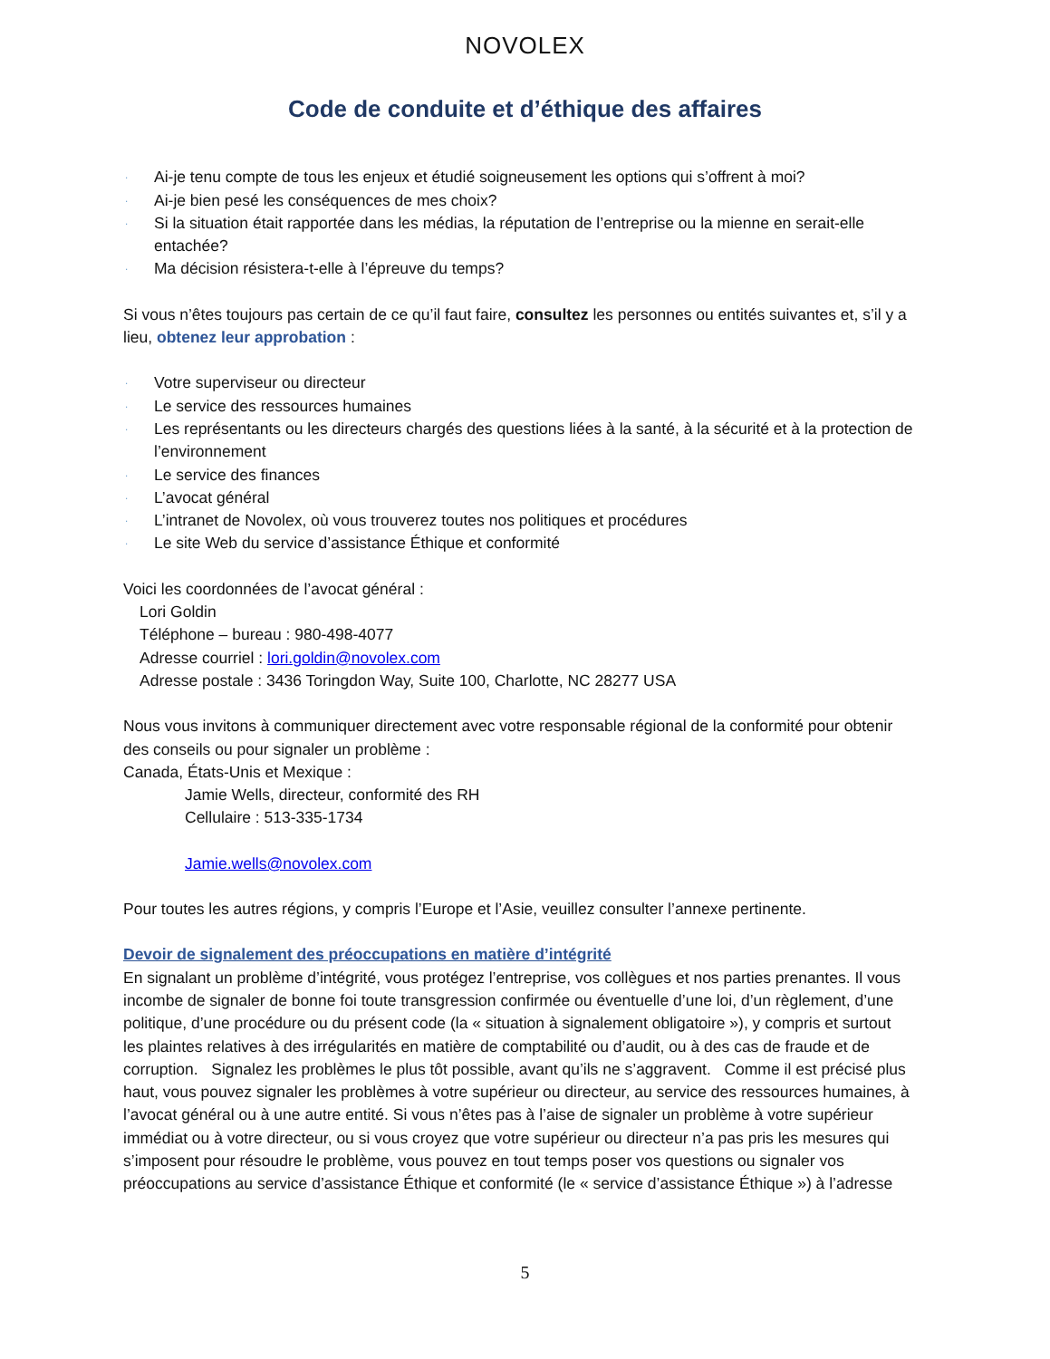NOVOLEX
Code de conduite et d’éthique des affaires
· Ai-je tenu compte de tous les enjeux et étudié soigneusement les options qui s’offrent à moi?
· Ai-je bien pesé les conséquences de mes choix?
· Si la situation était rapportée dans les médias, la réputation de l’entreprise ou la mienne en serait-elle entachée?
· Ma décision résistera-t-elle à l’épreuve du temps?
Si vous n’êtes toujours pas certain de ce qu’il faut faire, consultez les personnes ou entités suivantes et, s’il y a lieu, obtenez leur approbation :
· Votre superviseur ou directeur
· Le service des ressources humaines
· Les représentants ou les directeurs chargés des questions liées à la santé, à la sécurité et à la protection de l’environnement
· Le service des finances
· L’avocat général
· L’intranet de Novolex, où vous trouverez toutes nos politiques et procédures
· Le site Web du service d’assistance Éthique et conformité
Voici les coordonnées de l’avocat général :
Lori Goldin
Téléphone – bureau : 980-498-4077
Adresse courriel : lori.goldin@novolex.com
Adresse postale : 3436 Toringdon Way, Suite 100, Charlotte, NC 28277 USA
Nous vous invitons à communiquer directement avec votre responsable régional de la conformité pour obtenir des conseils ou pour signaler un problème :
Canada, États-Unis et Mexique :
Jamie Wells, directeur, conformité des RH
Cellulaire : 513-335-1734
Jamie.wells@novolex.com
Pour toutes les autres régions, y compris l’Europe et l’Asie, veuillez consulter l’annexe pertinente.
Devoir de signalement des préoccupations en matière d’intégrité
En signalant un problème d’intégrité, vous protégez l’entreprise, vos collègues et nos parties prenantes. Il vous incombe de signaler de bonne foi toute transgression confirmée ou éventuelle d’une loi, d’un règlement, d’une politique, d’une procédure ou du présent code (la « situation à signalement obligatoire »), y compris et surtout les plaintes relatives à des irrégularités en matière de comptabilité ou d’audit, ou à des cas de fraude et de corruption. Signalez les problèmes le plus tôt possible, avant qu’ils ne s’aggravent. Comme il est précisé plus haut, vous pouvez signaler les problèmes à votre supérieur ou directeur, au service des ressources humaines, à l’avocat général ou à une autre entité. Si vous n’êtes pas à l’aise de signaler un problème à votre supérieur immédiat ou à votre directeur, ou si vous croyez que votre supérieur ou directeur n’a pas pris les mesures qui s’imposent pour résoudre le problème, vous pouvez en tout temps poser vos questions ou signaler vos préoccupations au service d’assistance Éthique et conformité (le « service d’assistance Éthique ») à l’adresse
5